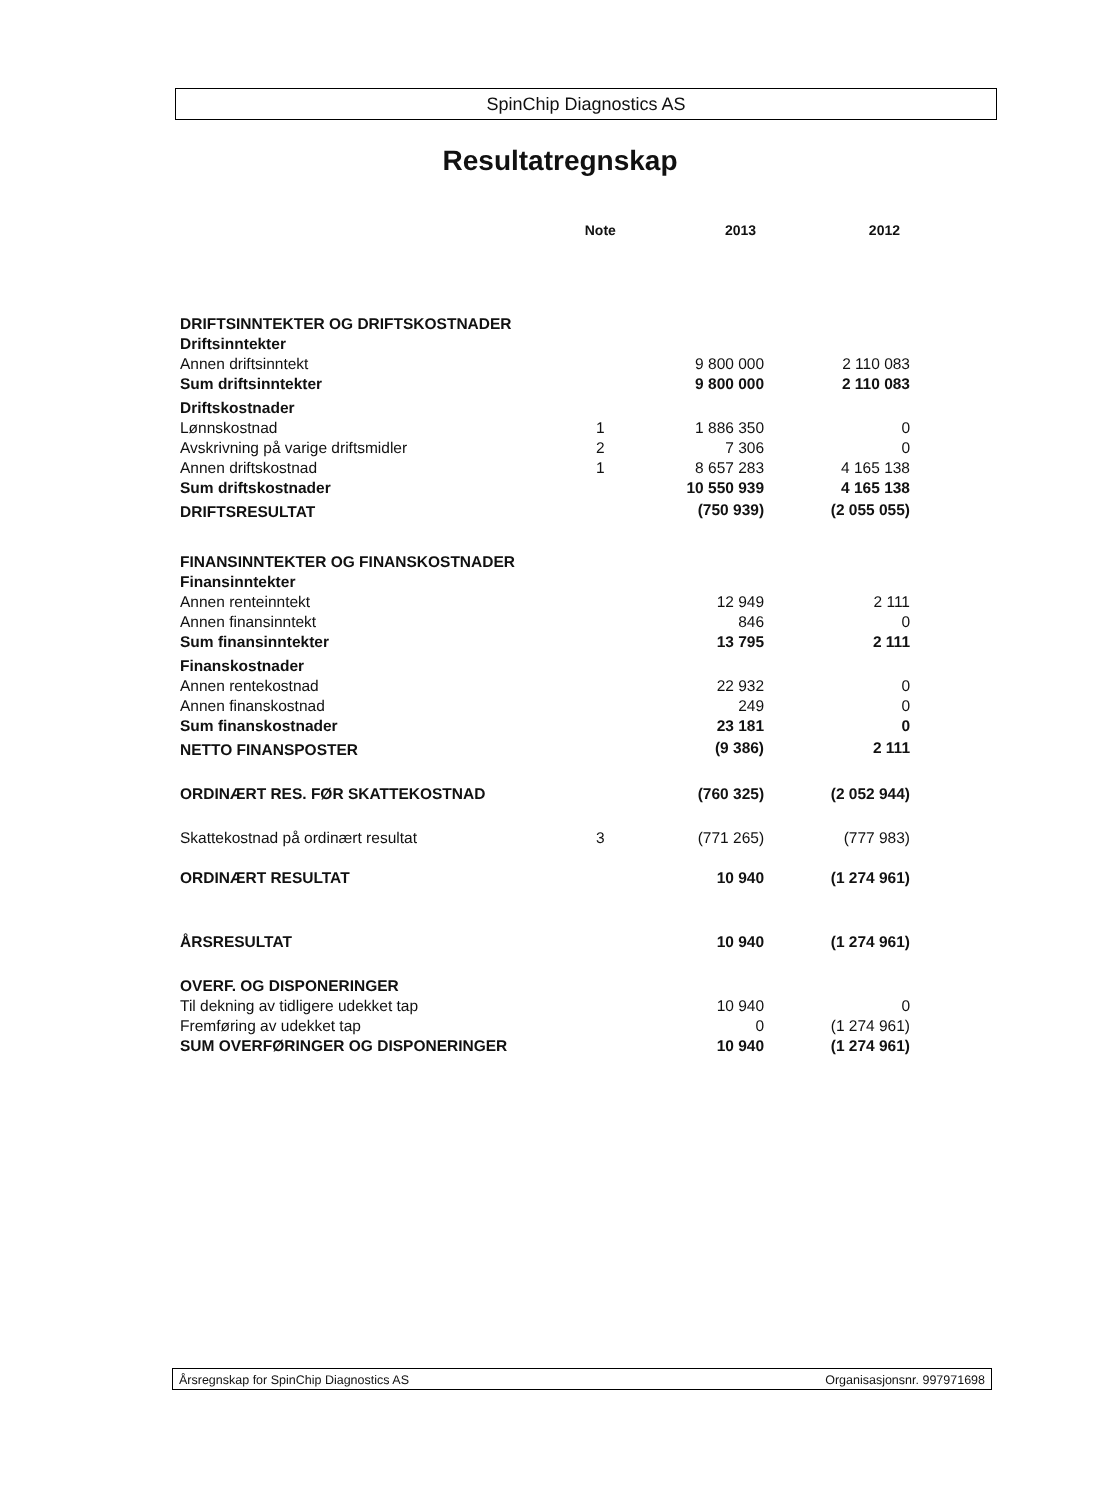SpinChip Diagnostics AS
Resultatregnskap
| | Note | 2013 | 2012 |
| --- | --- | --- | --- |
| DRIFTSINNTEKTER OG DRIFTSKOSTNADER | | | |
| Driftsinntekter | | | |
| Annen driftsinntekt | | 9 800 000 | 2 110 083 |
| Sum driftsinntekter | | 9 800 000 | 2 110 083 |
| Driftskostnader | | | |
| Lønnskostnad | 1 | 1 886 350 | 0 |
| Avskrivning på varige driftsmidler | 2 | 7 306 | 0 |
| Annen driftskostnad | 1 | 8 657 283 | 4 165 138 |
| Sum driftskostnader | | 10 550 939 | 4 165 138 |
| DRIFTSRESULTAT | | (750 939) | (2 055 055) |
| FINANSINNTEKTER OG FINANSKOSTNADER | | | |
| Finansinntekter | | | |
| Annen renteinntekt | | 12 949 | 2 111 |
| Annen finansinntekt | | 846 | 0 |
| Sum finansinntekter | | 13 795 | 2 111 |
| Finanskostnader | | | |
| Annen rentekostnad | | 22 932 | 0 |
| Annen finanskostnad | | 249 | 0 |
| Sum finanskostnader | | 23 181 | 0 |
| NETTO FINANSPOSTER | | (9 386) | 2 111 |
| ORDINÆRT RES. FØR SKATTEKOSTNAD | | (760 325) | (2 052 944) |
| Skattekostnad på ordinært resultat | 3 | (771 265) | (777 983) |
| ORDINÆRT RESULTAT | | 10 940 | (1 274 961) |
| ÅRSRESULTAT | | 10 940 | (1 274 961) |
| OVERF. OG DISPONERINGER | | | |
| Til dekning av tidligere udekket tap | | 10 940 | 0 |
| Fremføring av udekket tap | | 0 | (1 274 961) |
| SUM OVERFØRINGER OG DISPONERINGER | | 10 940 | (1 274 961) |
Årsregnskap for SpinChip Diagnostics AS Organisasjonsnr. 997971698